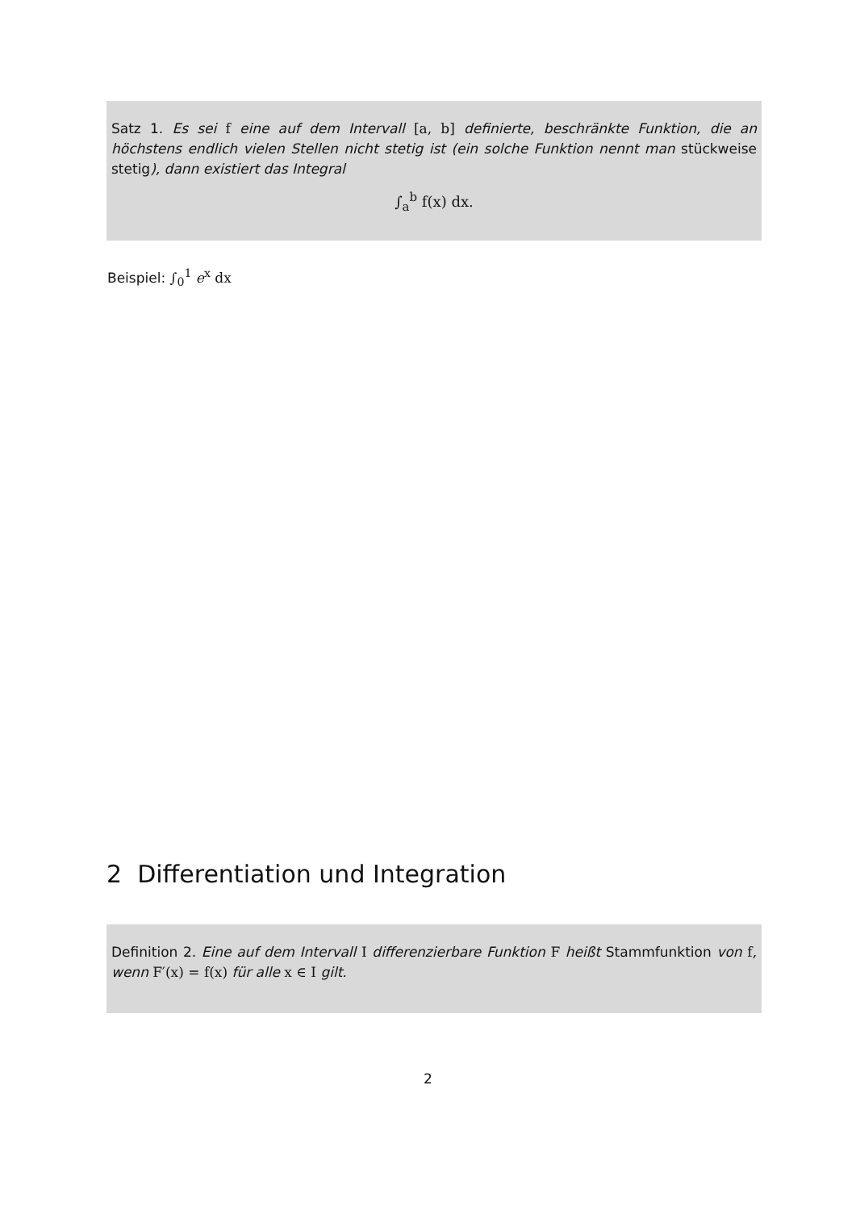Satz 1. Es sei f eine auf dem Intervall [a, b] definierte, beschränkte Funktion, die an höchstens endlich vielen Stellen nicht stetig ist (ein solche Funktion nennt man stückweise stetig), dann existiert das Integral
∫<sub>a</sub><sup>b</sup> f(x) dx.
Beispiel: ∫<sub>0</sub><sup>1</sup> e<sup>x</sup> dx
2 Differentiation und Integration
Definition 2. Eine auf dem Intervall I differenzierbare Funktion F heißt Stammfunktion von f, wenn F′(x) = f(x) für alle x ∈ I gilt.
2